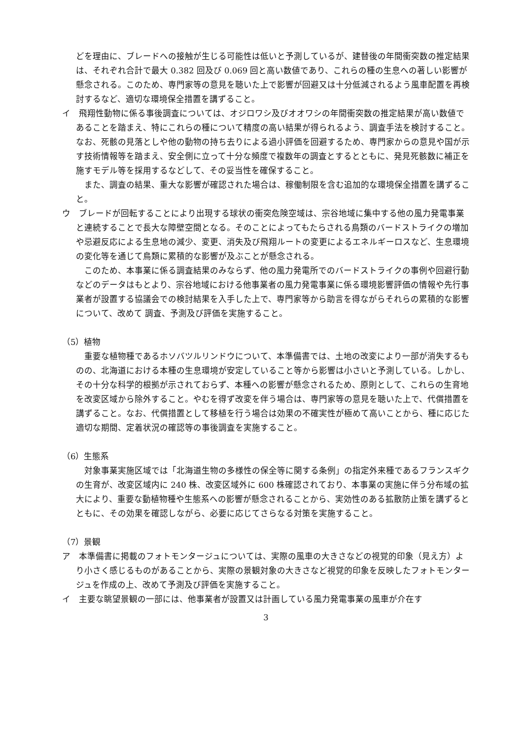どを理由に、ブレードへの接触が生じる可能性は低いと予測しているが、建替後の年間衝突数の推定結果は、それぞれ合計で最大 0.382 回及び 0.069 回と高い数値であり、これらの種の生息への著しい影響が懸念される。このため、専門家等の意見を聴いた上で影響が回避又は十分低減されるよう風車配置を再検討するなど、適切な環境保全措置を講ずること。
イ　飛翔性動物に係る事後調査については、オジロワシ及びオオワシの年間衝突数の推定結果が高い数値であることを踏まえ、特にこれらの種について精度の高い結果が得られるよう、調査手法を検討すること。なお、死骸の見落としや他の動物の持ち去りによる過小評価を回避するため、専門家からの意見や国が示す技術情報等を踏まえ、安全側に立って十分な頻度で複数年の調査とするとともに、発見死骸数に補正を施すモデル等を採用するなどして、その妥当性を確保すること。
また、調査の結果、重大な影響が確認された場合は、稼働制限を含む追加的な環境保全措置を講ずること。
ウ　ブレードが回転することにより出現する球状の衝突危険空域は、宗谷地域に集中する他の風力発電事業と連続することで長大な障壁空間となる。そのことによってもたらされる鳥類のバードストライクの増加や忌避反応による生息地の減少、変更、消失及び飛翔ルートの変更によるエネルギーロスなど、生息環境の変化等を通じて鳥類に累積的な影響が及ぶことが懸念される。
このため、本事業に係る調査結果のみならず、他の風力発電所でのバードストライクの事例や回避行動などのデータはもとより、宗谷地域における他事業者の風力発電事業に係る環境影響評価の情報や先行事業者が設置する協議会での検討結果を入手した上で、専門家等から助言を得ながらそれらの累積的な影響について、改めて 調査、予測及び評価を実施すること。
（5）植物
重要な植物種であるホソバツルリンドウについて、本準備書では、土地の改変により一部が消失するものの、北海道における本種の生息環境が安定していること等から影響は小さいと予測している。しかし、その十分な科学的根拠が示されておらず、本種への影響が懸念されるため、原則として、これらの生育地を改変区域から除外すること。やむを得ず改変を伴う場合は、専門家等の意見を聴いた上で、代償措置を講ずること。なお、代償措置として移植を行う場合は効果の不確実性が極めて高いことから、種に応じた適切な期間、定着状況の確認等の事後調査を実施すること。
（6）生態系
対象事業実施区域では「北海道生物の多様性の保全等に関する条例」の指定外来種であるフランスギクの生育が、改変区域内に 240 株、改変区域外に 600 株確認されており、本事業の実施に伴う分布域の拡大により、重要な動植物種や生態系への影響が懸念されることから、実効性のある拡散防止策を講ずるとともに、その効果を確認しながら、必要に応じてさらなる対策を実施すること。
（7）景観
ア　本準備書に掲載のフォトモンタージュについては、実際の風車の大きさなどの視覚的印象（見え方）より小さく感じるものがあることから、実際の景観対象の大きさなど視覚的印象を反映したフォトモンタージュを作成の上、改めて予測及び評価を実施すること。
イ　主要な眺望景観の一部には、他事業者が設置又は計画している風力発電事業の風車が介在す
3